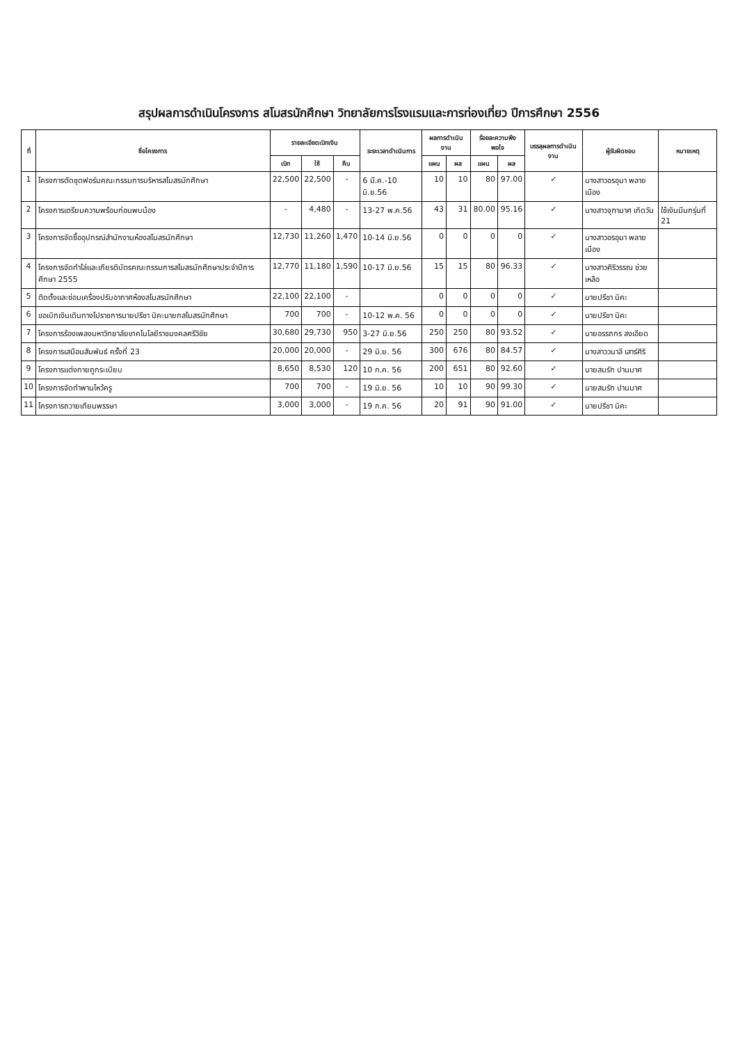สรุปผลการดำเนินโครงการ สโมสรนักศึกษา วิทยาลัยการโรงแรมและการท่องเที่ยว ปีการศึกษา 2556
| ที่ | ชื่อโครงการ | รายละเอียดเบิกเงิน | | | ระยะเวลาดำเนินการ | ผลการดำเนินงาน | | ร้อยละความพึงพอใจ | | บรรลุผลการดำเนินงาน | ผู้รับผิดชอบ | หมายเหตุ |
| --- | --- | --- | --- | --- | --- | --- | --- | --- | --- | --- | --- | --- |
| | | เบิก | ใช้ | คืน | | แผน | ผล | แผน | ผล | | | |
| 1 | โครงการตัดชุดฟอร์มคณะกรรมการบริหารสโมสรนักศึกษา | 22,500 | 22,500 | - | 6 มี.ค.-10 มิ.ย.56 | 10 | 10 | 80 | 97.00 | ✓ | นางสาวอรอุมา พลายเมือง | |
| 2 | โครงการเตรียมความพร้อมก่อนพบน้อง | - | 4,480 | - | 13-27 พ.ค.56 | 43 | 31 | 80.00 | 95.16 | ✓ | นางสาวจุฑามาศ เกิดวัน | ใช้เงินมีนกรุ่นที่ 21 |
| 3 | โครงการจัดซื้ออุปกรณ์สำนักงานห้องสโมสรนักศึกษา | 12,730 | 11,260 | 1,470 | 10-14 มิ.ย.56 | 0 | 0 | 0 | 0 | ✓ | นางสาวอรอุมา พลายเมือง | |
| 4 | โครงการจัดทำโล่และเกียรติบัตรคณะกรรมการสโมสรนักศึกษาประจำปีการศึกษา 2555 | 12,770 | 11,180 | 1,590 | 10-17 มิ.ย.56 | 15 | 15 | 80 | 96.33 | ✓ | นางสาวศิริวรรณ ช่วยเหลือ | |
| 5 | ติดตั้งและซ่อมเครื่องปรับอากาศห้องสโมสรนักศึกษา | 22,100 | 22,100 | - | | 0 | 0 | 0 | 0 | ✓ | นายปรีชา นิคะ | |
| 6 | ขอเบิกเงินเดินทางไปราชการนายปรีชา นิคะนายกสโมสรนักศึกษา | 700 | 700 | - | 10-12 พ.ค. 56 | 0 | 0 | 0 | 0 | ✓ | นายปรีชา นิคะ | |
| 7 | โครงการร้องเพลงมหาวิทยาลัยเทคโนโลยีราชมงคลศรีวิชัย | 30,680 | 29,730 | 950 | 3-27 มิ.ย.56 | 250 | 250 | 80 | 93.52 | ✓ | นายอรรถกร สงเอียด | |
| 8 | โครงการเสมือนสัมพันธ์ ครั้งที่ 23 | 20,000 | 20,000 | - | 29 มิ.ย. 56 | 300 | 676 | 80 | 84.57 | ✓ | นางสาววนาลี เสาร์ศิริ | |
| 9 | โครงการแต่งกายถูกระเบียบ | 8,650 | 8,530 | 120 | 10 ก.ค. 56 | 200 | 651 | 80 | 92.60 | ✓ | นายสมรัก ปานมาศ | |
| 10 | โครงการจัดทำพานไหว้ครู | 700 | 700 | - | 19 มิ.ย. 56 | 10 | 10 | 90 | 99.30 | ✓ | นายสมรัก ปานมาศ | |
| 11 | โครงการถวายเทียนพรรษา | 3,000 | 3,000 | - | 19 ก.ค. 56 | 20 | 91 | 90 | 91.00 | ✓ | นายปรีชา นิคะ | |